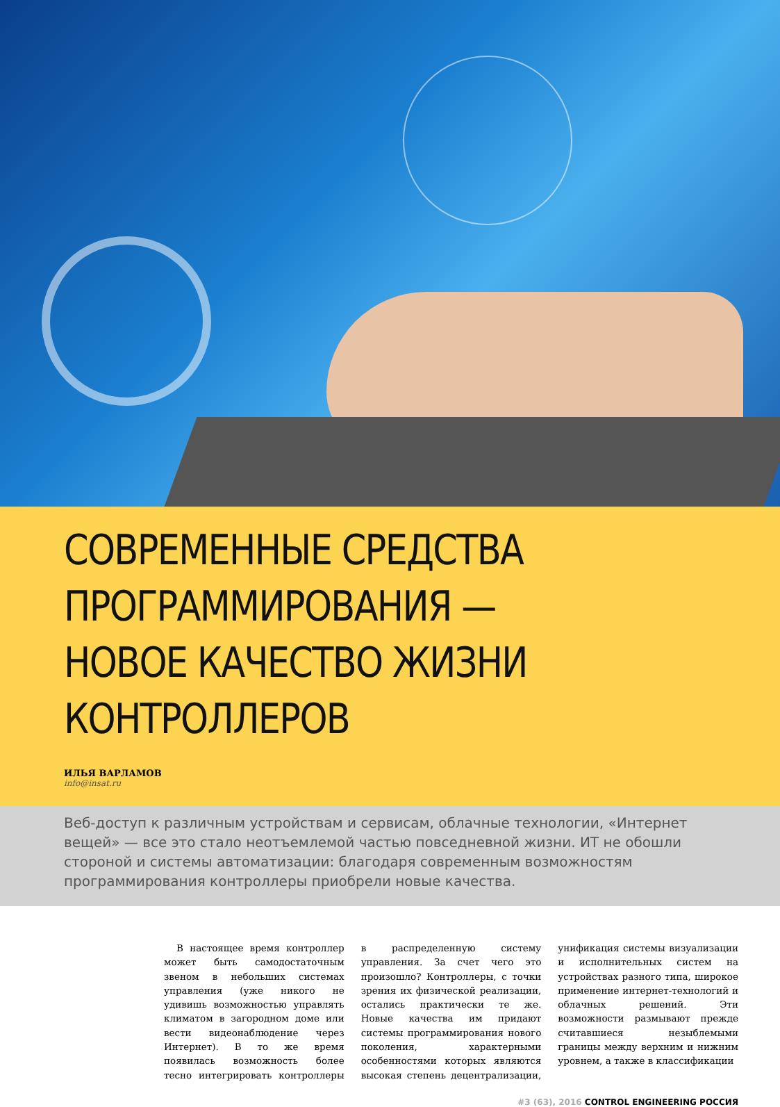СОВРЕМЕННЫЕ СРЕДСТВА
ПРОГРАММИРОВАНИЯ —
НОВОЕ КАЧЕСТВО ЖИЗНИ КОНТРОЛЛЕРОВ
ИЛЬЯ ВАРЛАМОВ
info@insat.ru
Веб-доступ к различным устройствам и сервисам, облачные технологии, «Интернет вещей» — все это стало неотъемлемой частью повседневной жизни. ИТ не обошли стороной и системы автоматизации: благодаря современным возможностям программирования контроллеры приобрели новые качества.
В настоящее время контроллер может быть самодостаточным звеном в небольших системах управления (уже никого не удивишь возможностью управлять климатом в загородном доме или вести видеонаблюдение через Интернет). В то же время появилась возможность более тесно интегрировать контроллеры в распределенную систему управления. За счет чего это произошло? Контроллеры, с точки зрения их физической реализации, остались практически те же. Новые качества им придают системы программирования нового поколения, характерными особенностями которых являются высокая степень децентрализации, унификация системы визуализации и исполнительных систем на устройствах разного типа, широкое применение интернет-технологий и облачных решений. Эти возможности размывают прежде считавшиеся незыблемыми границы между верхним и нижним уровнем, а также в классификации
#3 (63), 2016 CONTROL ENGINEERING РОССИЯ